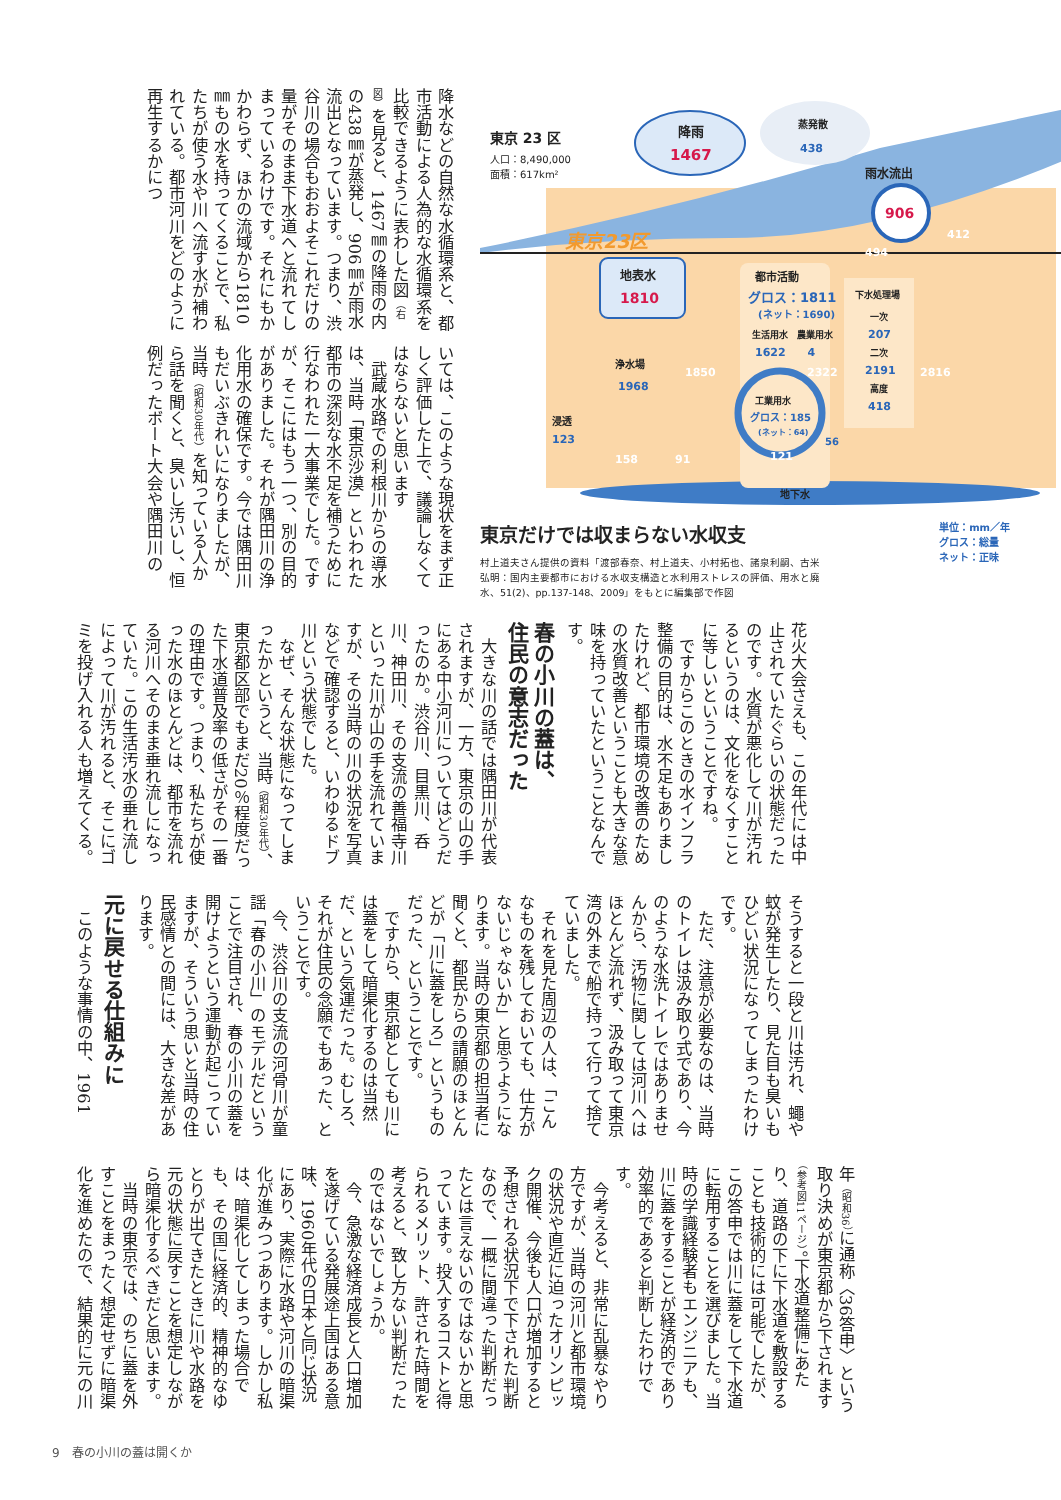東京 23 区
人口：8,490,000
面積：617km²
降雨
蒸発散
雨水流出
地表水
都市活動
生活用水　農業用水
下水処理場
一次
二次
高度
浄水場
工業用水
浸透
地下水
1467
1810
906
438
グロス：1811
(ネット：1690)
1622　　4
207
2191
418
1968
グロス：185
(ネット：64)
123
56
1850
2322
2816
412
494
158
91
121
東京23区
東京だけでは収まらない水収支
村上道夫さん提供の資料「渡部春奈、村上道夫、小村拓也、諸泉利嗣、古米弘明：国内主要都市における水収支構造と水利用ストレスの評価、用水と廃水、51(2)、pp.137-148、2009」をもとに編集部で作図
単位：mm／年
グロス：総量
ネット：正味
降水などの自然な水循環系と、都市活動による人為的な水循環系を比較できるように表わした図（右図）を見ると、1467㎜の降雨の内の438㎜が蒸発し、906㎜が雨水流出となっています。つまり、渋谷川の場合もおおよそこれだけの量がそのまま下水道へと流れてしまっているわけです。それにもかかわらず、ほかの流域から1810㎜もの水を持ってくることで、私たちが使う水や川へ流す水が補われている。都市河川をどのように再生するかにつ
いては、このような現状をまず正しく評価した上で、議論しなくてはならないと思います
　武蔵水路での利根川からの導水は、当時「東京沙漠」といわれた都市の深刻な水不足を補うために行なわれた一大事業でした。ですが、そこにはもう一つ、別の目的がありました。それが隅田川の浄化用水の確保です。今では隅田川もだいぶきれいになりましたが、当時（昭和30年代）を知っている人から話を聞くと、臭いし汚いし、恒例だったボート大会や隅田川の
花火大会さえも、この年代には中止されていたぐらいの状態だったのです。水質が悪化して川が汚れるというのは、文化をなくすことに等しいということですね。
　ですからこのときの水インフラ整備の目的は、水不足もありましたけれど、都市環境の改善のための水質改善ということも大きな意味を持っていたということなんです。
春の小川の蓋は、
住民の意志だった
　大きな川の話では隅田川が代表されますが、一方、東京の山の手にある中小河川についてはどうだったのか。渋谷川、目黒川、呑川、神田川、その支流の善福寺川といった川が山の手を流れていますが、その当時の川の状況を写真などで確認すると、いわゆるドブ川という状態でした。
　なぜ、そんな状態になってしまったかというと、当時（昭和30年代）、東京都区部でもまだ20％程度だった下水道普及率の低さがその一番の理由です。つまり、私たちが使った水のほとんどは、都市を流れる河川へそのまま垂れ流しになっていた。この生活汚水の垂れ流しによって川が汚れると、そこにゴミを投げ入れる人も増えてくる。
そうすると一段と川は汚れ、蠅や蚊が発生したり、見た目も臭いもひどい状況になってしまったわけです。
　ただ、注意が必要なのは、当時のトイレは汲み取り式であり、今のような水洗トイレではありませんから、汚物に関しては河川へはほとんど流れず、汲み取って東京湾の外まで船で持って行って捨てていました。
　それを見た周辺の人は、「こんなものを残しておいても、仕方がないじゃないか」と思うようになります。当時の東京都の担当者に聞くと、都民からの請願のほとんどが「川に蓋をしろ」というものだった、ということです。
　ですから、東京都としても川には蓋をして暗渠化するのは当然だ、という気運だった。むしろ、それが住民の念願でもあった、ということです。
　今、渋谷川の支流の河骨川が童謡「春の小川」のモデルだということで注目され、春の小川の蓋を開けようという運動が起こっていますが、そういう思いと当時の住民感情との間には、大きな差があります。
元に戻せる仕組みに
　このような事情の中、1961
年（昭和36）に通称〈36答申〉という取り決めが東京都から下されます（参考図11ページ）。下水道整備にあたり、道路の下に下水道を敷設することも技術的には可能でしたが、この答申では川に蓋をして下水道に転用することを選びました。当時の学識経験者もエンジニアも、川に蓋をすることが経済的であり効率的であると判断したわけです。
　今考えると、非常に乱暴なやり方ですが、当時の河川と都市環境の状況や直近に迫ったオリンピック開催、今後も人口が増加すると予想される状況下で下された判断なので、一概に間違った判断だったとは言えないのではないかと思っています。投入するコストと得られるメリット、許された時間を考えると、致し方ない判断だったのではないでしょうか。
　今、急激な経済成長と人口増加を遂げている発展途上国はある意味、1960年代の日本と同じ状況にあり、実際に水路や河川の暗渠化が進みつつあります。しかし私は、暗渠化してしまった場合でも、その国に経済的、精神的なゆとりが出てきたときに川や水路を元の状態に戻すことを想定しながら暗渠化するべきだと思います。
　当時の東京では、のちに蓋を外すことをまったく想定せずに暗渠化を進めたので、結果的に元の川
9　春の小川の蓋は開くか